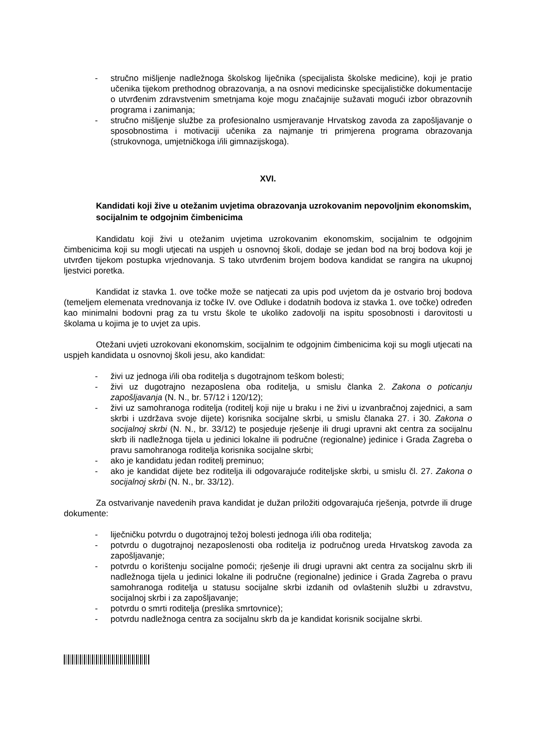- stručno mišljenje nadležnoga školskog liječnika (specijalista školske medicine), koji je pratio učenika tijekom prethodnog obrazovanja, a na osnovi medicinske specijalističke dokumentacije o utvrđenim zdravstvenim smetnjama koje mogu značajnije sužavati mogući izbor obrazovnih programa i zanimanja;
- stručno mišljenje službe za profesionalno usmjeravanje Hrvatskog zavoda za zapošljavanje o sposobnostima i motivaciji učenika za najmanje tri primjerena programa obrazovanja (strukovnoga, umjetničkoga i/ili gimnazijskoga).
XVI.
Kandidati koji žive u otežanim uvjetima obrazovanja uzrokovanim nepovoljnim ekonomskim, socijalnim te odgojnim čimbenicima
Kandidatu koji živi u otežanim uvjetima uzrokovanim ekonomskim, socijalnim te odgojnim čimbenicima koji su mogli utjecati na uspjeh u osnovnoj školi, dodaje se jedan bod na broj bodova koji je utvrđen tijekom postupka vrjednovanja. S tako utvrđenim brojem bodova kandidat se rangira na ukupnoj ljestvici poretka.
Kandidat iz stavka 1. ove točke može se natjecati za upis pod uvjetom da je ostvario broj bodova (temeljem elemenata vrednovanja iz točke IV. ove Odluke i dodatnih bodova iz stavka 1. ove točke) određen kao minimalni bodovni prag za tu vrstu škole te ukoliko zadovolji na ispitu sposobnosti i darovitosti u školama u kojima je to uvjet za upis.
Otežani uvjeti uzrokovani ekonomskim, socijalnim te odgojnim čimbenicima koji su mogli utjecati na uspjeh kandidata u osnovnoj školi jesu, ako kandidat:
- živi uz jednoga i/ili oba roditelja s dugotrajnom teškom bolesti;
- živi uz dugotrajno nezaposlena oba roditelja, u smislu članka 2. Zakona o poticanju zapošljavanja (N. N., br. 57/12 i 120/12);
- živi uz samohranoga roditelja (roditelj koji nije u braku i ne živi u izvanbračnoj zajednici, a sam skrbi i uzdržava svoje dijete) korisnika socijalne skrbi, u smislu članaka 27. i 30. Zakona o socijalnoj skrbi (N. N., br. 33/12) te posjeduje rješenje ili drugi upravni akt centra za socijalnu skrb ili nadležnoga tijela u jedinici lokalne ili područne (regionalne) jedinice i Grada Zagreba o pravu samohranoga roditelja korisnika socijalne skrbi;
- ako je kandidatu jedan roditelj preminuo;
- ako je kandidat dijete bez roditelja ili odgovarajuće roditeljske skrbi, u smislu čl. 27. Zakona o socijalnoj skrbi (N. N., br. 33/12).
Za ostvarivanje navedenih prava kandidat je dužan priložiti odgovarajuća rješenja, potvrde ili druge dokumente:
- liječničku potvrdu o dugotrajnoj težoj bolesti jednoga i/ili oba roditelja;
- potvrdu o dugotrajnoj nezaposlenosti oba roditelja iz područnog ureda Hrvatskog zavoda za zapošljavanje;
- potvrdu o korištenju socijalne pomoći; rješenje ili drugi upravni akt centra za socijalnu skrb ili nadležnoga tijela u jedinici lokalne ili područne (regionalne) jedinice i Grada Zagreba o pravu samohranoga roditelja u statusu socijalne skrbi izdanih od ovlaštenih službi u zdravstvu, socijalnoj skrbi i za zapošljavanje;
- potvrdu o smrti roditelja (preslika smrtovnice);
- potvrdu nadležnoga centra za socijalnu skrb da je kandidat korisnik socijalne skrbi.